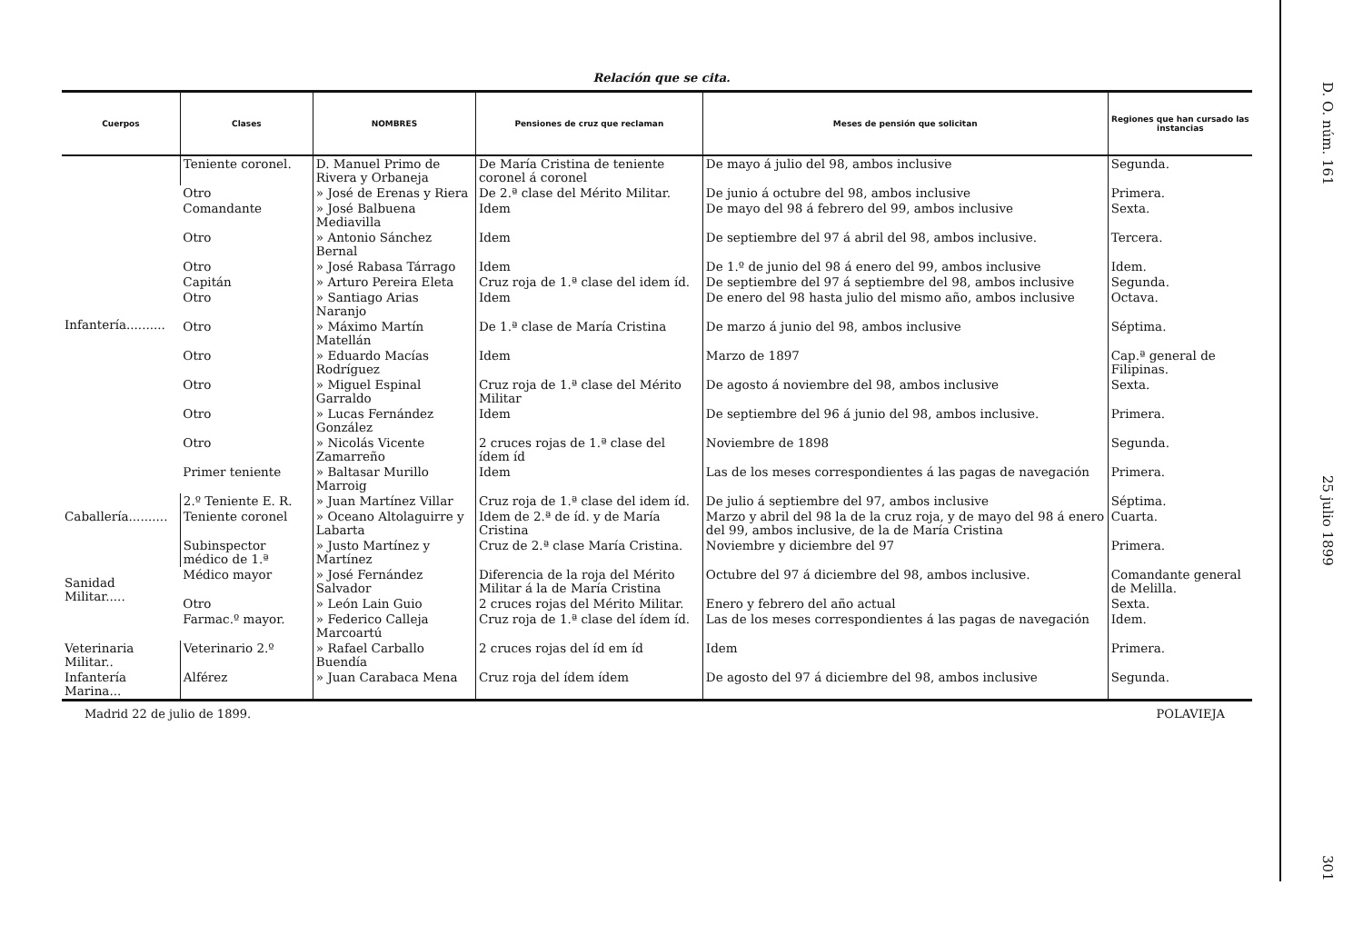Relación que se cita.
| Cuerpos | Clases | NOMBRES | Pensiones de cruz que reclaman | Meses de pensión que solicitan | Regiones que han cursado las instancias |
| --- | --- | --- | --- | --- | --- |
| Infantería.......... | Teniente coronel. | D. Manuel Primo de Rivera y Orbaneja | De María Cristina de teniente coronel á coronel | De mayo á julio del 98, ambos inclusive | Segunda. |
| | Otro | » José de Erenas y Riera | De 2.ª clase del Mérito Militar. | De junio á octubre del 98, ambos inclusive | Primera. |
| | Comandante | » José Balbuena Mediavilla | Idem | De mayo del 98 á febrero del 99, ambos inclusive | Sexta. |
| | Otro | » Antonio Sánchez Bernal | Idem | De septiembre del 97 á abril del 98, ambos inclusive. | Tercera. |
| | Otro | » José Rabasa Tárrago | Idem | De 1.º de junio del 98 á enero del 99, ambos inclusive | Idem. |
| | Capitán | » Arturo Pereira Eleta | Cruz roja de 1.ª clase del idem íd. | De septiembre del 97 á septiembre del 98, ambos inclusive | Segunda. |
| | Otro | » Santiago Arias Naranjo | Idem | De enero del 98 hasta julio del mismo año, ambos inclusive | Octava. |
| | Otro | » Máximo Martín Matellán | De 1.ª clase de María Cristina | De marzo á junio del 98, ambos inclusive | Séptima. |
| | Otro | » Eduardo Macías Rodríguez | Idem | Marzo de 1897 | Cap.ª general de Filipinas. |
| | Otro | » Miguel Espinal Garraldo | Cruz roja de 1.ª clase del Mérito Militar | De agosto á noviembre del 98, ambos inclusive | Sexta. |
| | Otro | » Lucas Fernández González | Idem | De septiembre del 96 á junio del 98, ambos inclusive. | Primera. |
| | Otro | » Nicolás Vicente Zamarreño | 2 cruces rojas de 1.ª clase del ídem íd | Noviembre de 1898 | Segunda. |
| | Primer teniente | » Baltasar Murillo Marroig | Idem | Las de los meses correspondientes á las pagas de navegación | Primera. |
| | 2.º Teniente E. R. | » Juan Martínez Villar | Cruz roja de 1.ª clase del idem íd. | De julio á septiembre del 97, ambos inclusive | Séptima. |
| Caballería.......... | Teniente coronel | » Oceano Altolaguirre y Labarta | Idem de 2.ª de íd. y de María Cristina | Marzo y abril del 98 la de la cruz roja, y de mayo del 98 á enero del 99, ambos inclusive, de la de María Cristina | Cuarta. |
| Sanidad Militar..... | Subinspector médico de 1.ª | » Justo Martínez y Martínez | Cruz de 2.ª clase María Cristina. | Noviembre y diciembre del 97 | Primera. |
| | Médico mayor | » José Fernández Salvador | Diferencia de la roja del Mérito Militar á la de María Cristina | Octubre del 97 á diciembre del 98, ambos inclusive. | Comandante general de Melilla. |
| | Otro | » León Lain Guio | 2 cruces rojas del Mérito Militar. | Enero y febrero del año actual | Sexta. |
| | Farmac.º mayor. | » Federico Calleja Marcoartú | Cruz roja de 1.ª clase del ídem íd. | Las de los meses correspondientes á las pagas de navegación | Idem. |
| Veterinaria Militar.. | Veterinario 2.º | » Rafael Carballo Buendía | 2 cruces rojas del íd em íd | Idem | Primera. |
| Infantería Marina... | Alférez | » Juan Carabaca Mena | Cruz roja del ídem ídem | De agosto del 97 á diciembre del 98, ambos inclusive | Segunda. |
Madrid 22 de julio de 1899. POLAVIEJA
D. O. núm. 161
25 julio 1899
301